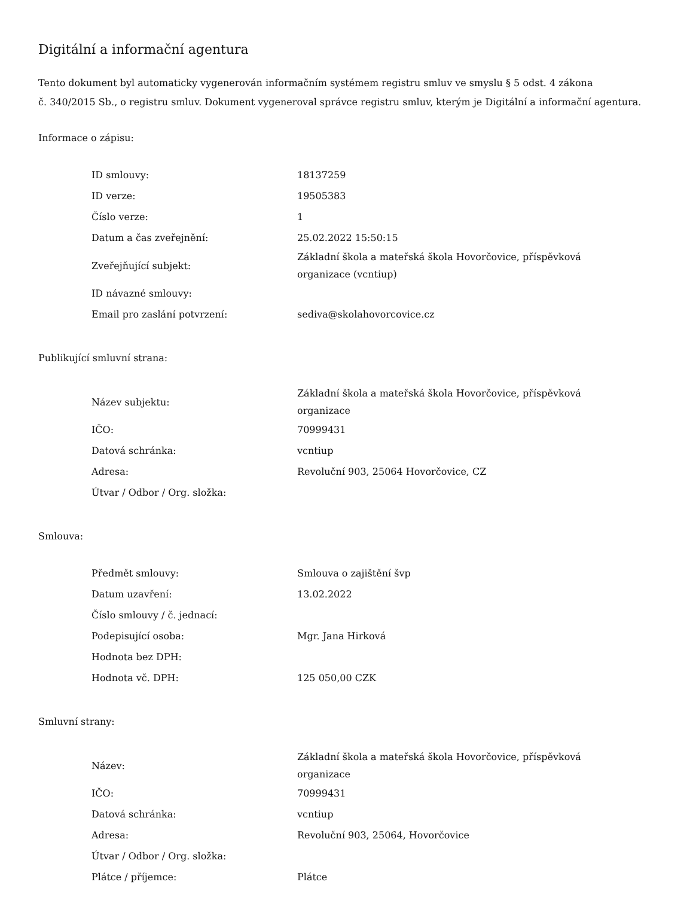Digitální a informační agentura
Tento dokument byl automaticky vygenerován informačním systémem registru smluv ve smyslu § 5 odst. 4 zákona
č. 340/2015 Sb., o registru smluv. Dokument vygeneroval správce registru smluv, kterým je Digitální a informační agentura.
Informace o zápisu:
| ID smlouvy: | 18137259 |
| ID verze: | 19505383 |
| Číslo verze: | 1 |
| Datum a čas zveřejnění: | 25.02.2022 15:50:15 |
| Zveřejňující subjekt: | Základní škola a mateřská škola Hovorčovice, příspěvková organizace (vcntiup) |
| ID návazné smlouvy: | |
| Email pro zaslání potvrzení: | sediva@skolahovorcovice.cz |
Publikující smluvní strana:
| Název subjektu: | Základní škola a mateřská škola Hovorčovice, příspěvková organizace |
| IČO: | 70999431 |
| Datová schránka: | vcntiup |
| Adresa: | Revoluční 903, 25064 Hovorčovice, CZ |
| Útvar / Odbor / Org. složka: | |
Smlouva:
| Předmět smlouvy: | Smlouva o zajištění švp |
| Datum uzavření: | 13.02.2022 |
| Číslo smlouvy / č. jednací: | |
| Podepisující osoba: | Mgr. Jana Hirková |
| Hodnota bez DPH: | |
| Hodnota vč. DPH: | 125 050,00 CZK |
Smluvní strany:
| Název: | Základní škola a mateřská škola Hovorčovice, příspěvková organizace |
| IČO: | 70999431 |
| Datová schránka: | vcntiup |
| Adresa: | Revoluční 903, 25064, Hovorčovice |
| Útvar / Odbor / Org. složka: | |
| Plátce / příjemce: | Plátce |